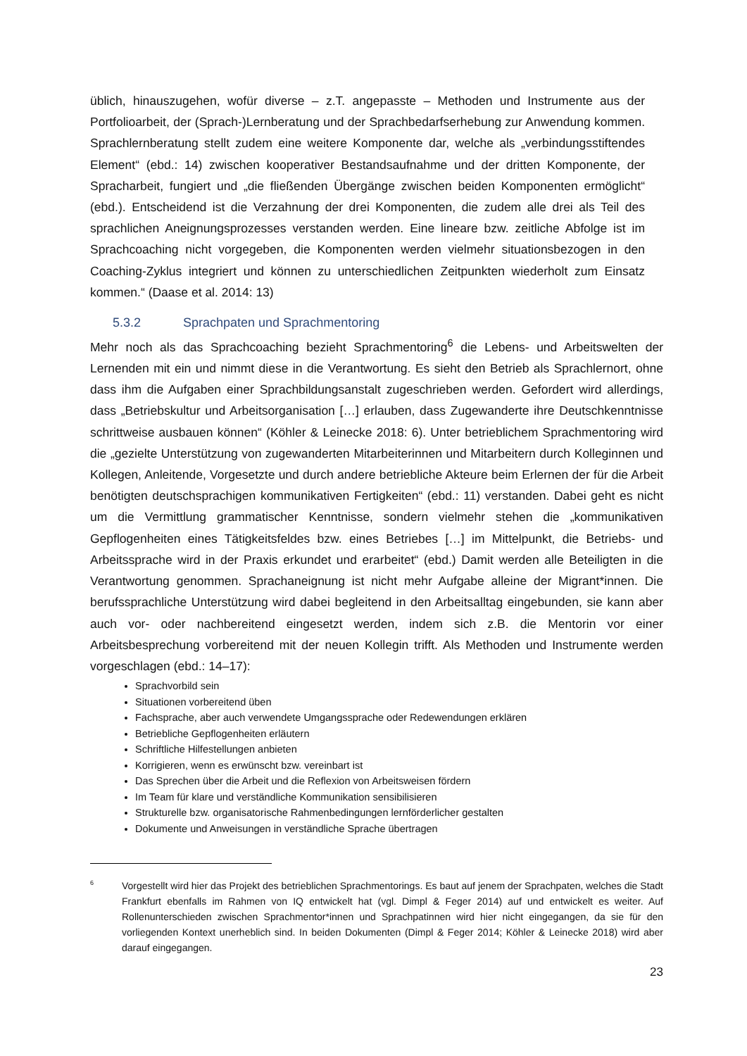üblich, hinauszugehen, wofür diverse – z.T. angepasste – Methoden und Instrumente aus der Portfolioarbeit, der (Sprach-)Lernberatung und der Sprachbedarfserhebung zur Anwendung kommen. Sprachlernberatung stellt zudem eine weitere Komponente dar, welche als „verbindungsstiftendes Element“ (ebd.: 14) zwischen kooperativer Bestandsaufnahme und der dritten Komponente, der Spracharbeit, fungiert und „die fließenden Übergänge zwischen beiden Komponenten ermöglicht“ (ebd.). Entscheidend ist die Verzahnung der drei Komponenten, die zudem alle drei als Teil des sprachlichen Aneignungsprozesses verstanden werden. Eine lineare bzw. zeitliche Abfolge ist im Sprachcoaching nicht vorgegeben, die Komponenten werden vielmehr situationsbezogen in den Coaching-Zyklus integriert und können zu unterschiedlichen Zeitpunkten wiederholt zum Einsatz kommen.“ (Daase et al. 2014: 13)
5.3.2 Sprachpaten und Sprachmentoring
Mehr noch als das Sprachcoaching bezieht Sprachmentoring<sup>6</sup> die Lebens- und Arbeitswelten der Lernenden mit ein und nimmt diese in die Verantwortung. Es sieht den Betrieb als Sprachlernort, ohne dass ihm die Aufgaben einer Sprachbildungsanstalt zugeschrieben werden. Gefordert wird allerdings, dass „Betriebskultur und Arbeitsorganisation […] erlauben, dass Zugewanderte ihre Deutschkenntnisse schrittweise ausbauen können“ (Köhler & Leinecke 2018: 6). Unter betrieblichem Sprachmentoring wird die „gezielte Unterstützung von zugewanderten Mitarbeiterinnen und Mitarbeitern durch Kolleginnen und Kollegen, Anleitende, Vorgesetzte und durch andere betriebliche Akteure beim Erlernen der für die Arbeit benötigten deutschsprachigen kommunikativen Fertigkeiten“ (ebd.: 11) verstanden. Dabei geht es nicht um die Vermittlung grammatischer Kenntnisse, sondern vielmehr stehen die „kommunikativen Gepflogenheiten eines Tätigkeitsfeldes bzw. eines Betriebes […] im Mittelpunkt, die Betriebs- und Arbeitssprache wird in der Praxis erkundet und erarbeitet“ (ebd.) Damit werden alle Beteiligten in die Verantwortung genommen. Sprachaneignung ist nicht mehr Aufgabe alleine der Migrant*innen. Die berufssprachliche Unterstützung wird dabei begleitend in den Arbeitsalltag eingebunden, sie kann aber auch vor- oder nachbereitend eingesetzt werden, indem sich z.B. die Mentorin vor einer Arbeitsbesprechung vorbereitend mit der neuen Kollegin trifft. Als Methoden und Instrumente werden vorgeschlagen (ebd.: 14–17):
Sprachvorbild sein
Situationen vorbereitend üben
Fachsprache, aber auch verwendete Umgangssprache oder Redewendungen erklären
Betriebliche Gepflogenheiten erläutern
Schriftliche Hilfestellungen anbieten
Korrigieren, wenn es erwünscht bzw. vereinbart ist
Das Sprechen über die Arbeit und die Reflexion von Arbeitsweisen fördern
Im Team für klare und verständliche Kommunikation sensibilisieren
Strukturelle bzw. organisatorische Rahmenbedingungen lernförderlicher gestalten
Dokumente und Anweisungen in verständliche Sprache übertragen
6
Vorgestellt wird hier das Projekt des betrieblichen Sprachmentorings. Es baut auf jenem der Sprachpaten, welches die Stadt Frankfurt ebenfalls im Rahmen von IQ entwickelt hat (vgl. Dimpl & Feger 2014) auf und entwickelt es weiter. Auf Rollenunterschieden zwischen Sprachmentor*innen und Sprachpatinnen wird hier nicht eingegangen, da sie für den vorliegenden Kontext unerheblich sind. In beiden Dokumenten (Dimpl & Feger 2014; Köhler & Leinecke 2018) wird aber darauf eingegangen.
23